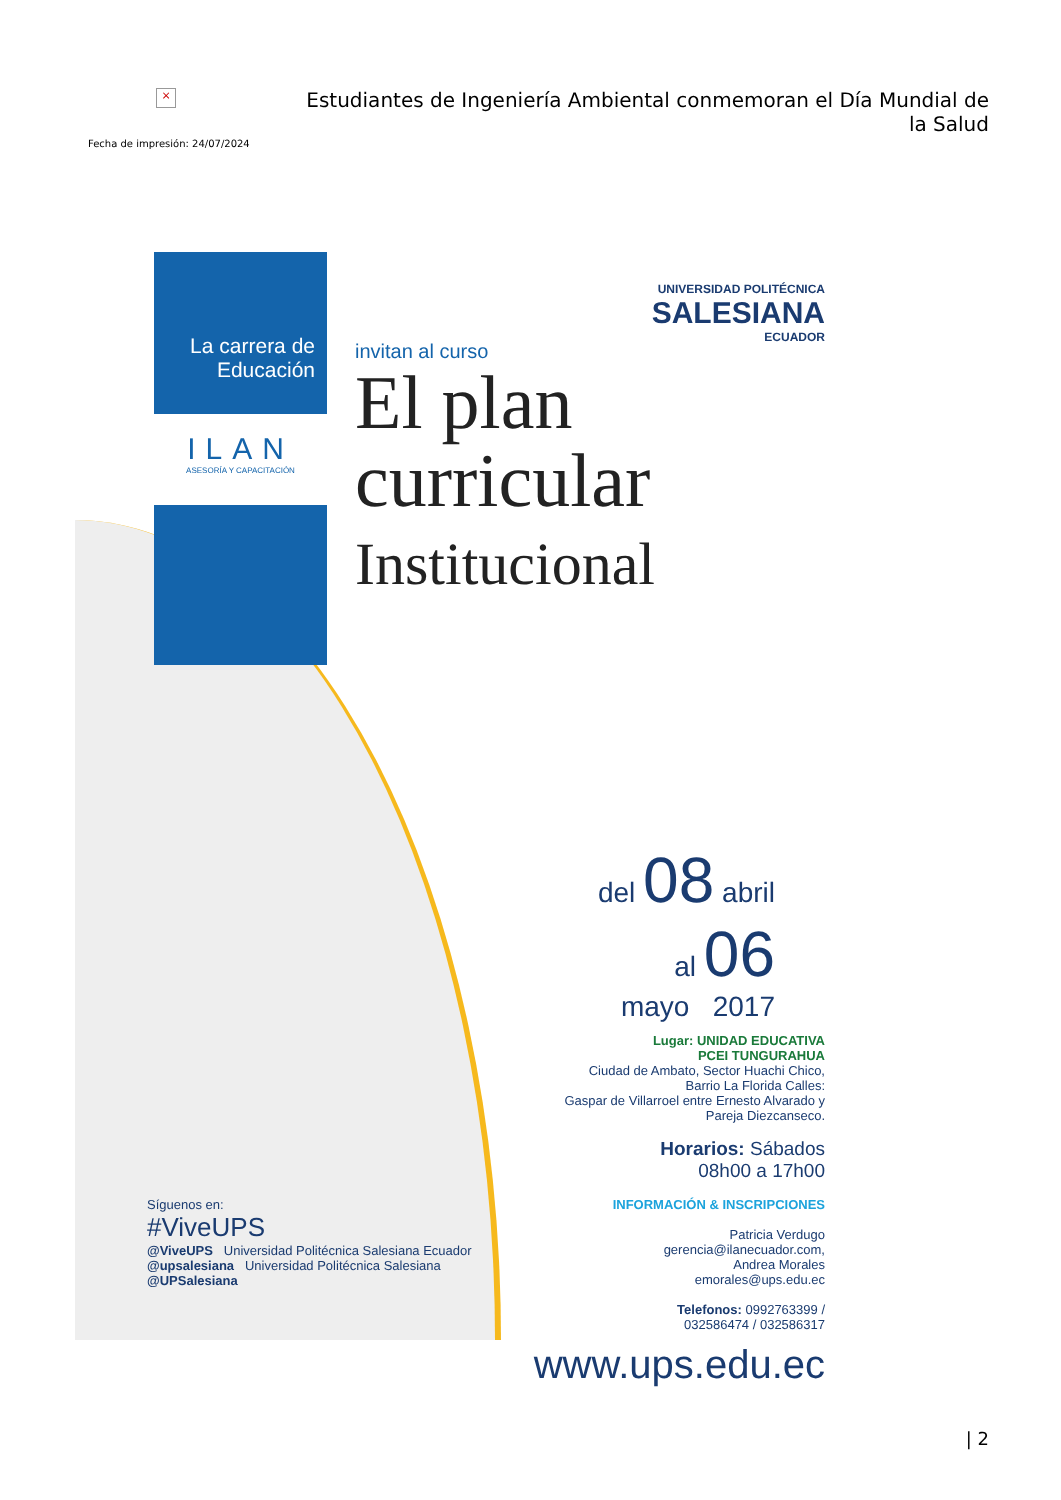×
Fecha de impresión: 24/07/2024
Estudiantes de Ingeniería Ambiental conmemoran el Día Mundial de la Salud
La carrera de Educación
ILAN
ASESORÍA Y CAPACITACIÓN
UNIVERSIDAD POLITÉCNICA
SALESIANA
ECUADOR
invitan al curso
El plan
curricular
Institucional
del 08 abril
al 06
mayo 2017
Lugar: UNIDAD EDUCATIVA
PCEI TUNGURAHUA
Ciudad de Ambato, Sector Huachi Chico,
Barrio La Florida Calles:
Gaspar de Villarroel entre Ernesto Alvarado y
Pareja Diezcanseco.
Horarios: Sábados
08h00 a 17h00
INFORMACIÓN & INSCRIPCIONES
Patricia Verdugo
gerencia@ilanecuador.com,
Andrea Morales
emorales@ups.edu.ec
Telefonos: 0992763399 /
032586474 / 032586317
www.ups.edu.ec
Síguenos en:
#ViveUPS
@ViveUPS Universidad Politécnica Salesiana Ecuador
@upsalesiana Universidad Politécnica Salesiana
@UPSalesiana
| 2